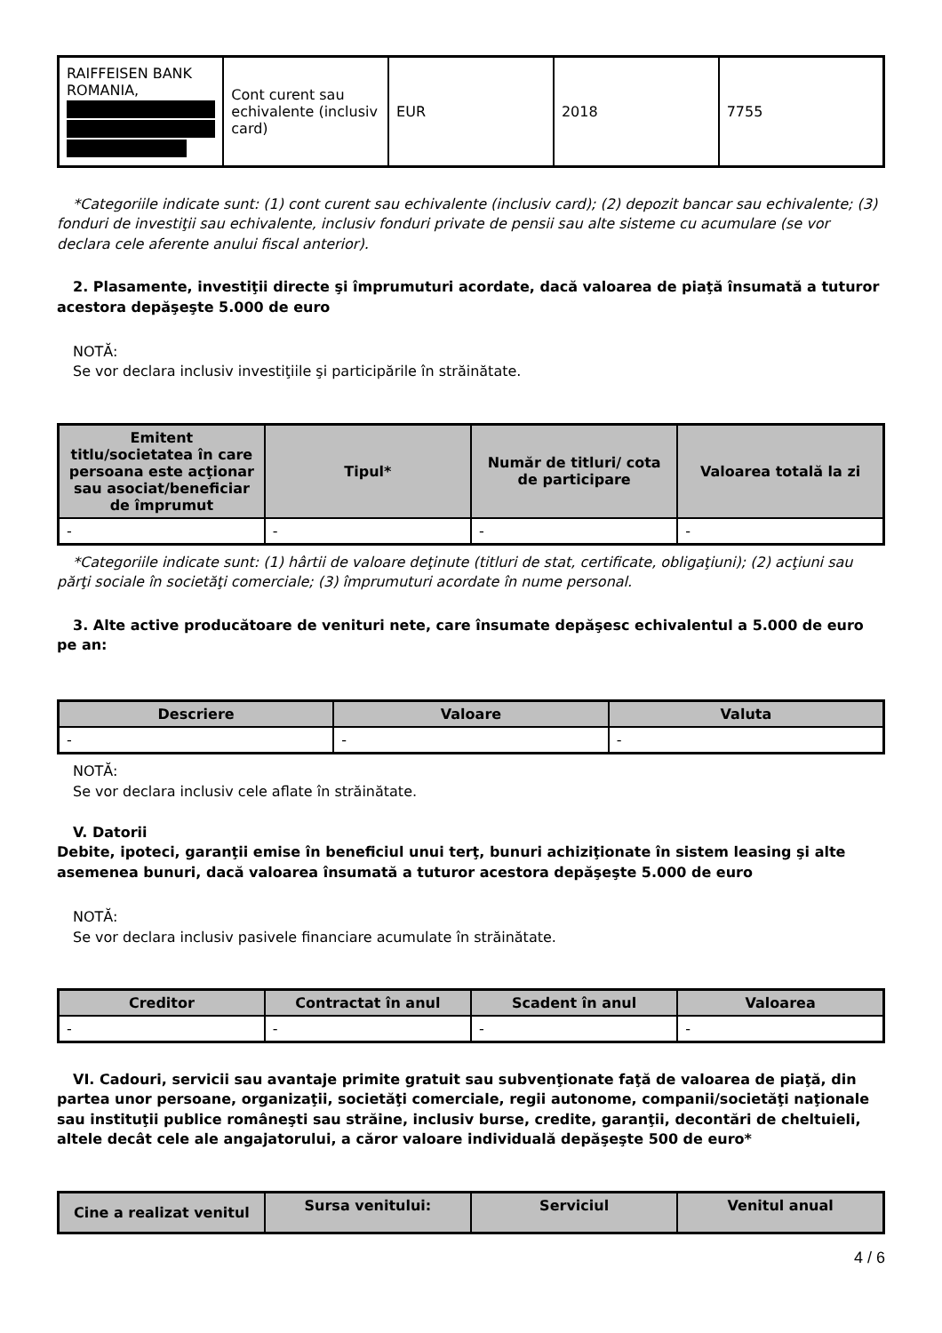| RAIFFEISEN BANK ROMANIA, | Cont curent sau echivalente (inclusiv card) | EUR | 2018 | 7755 |
*Categoriile indicate sunt: (1) cont curent sau echivalente (inclusiv card); (2) depozit bancar sau echivalente; (3) fonduri de investiţii sau echivalente, inclusiv fonduri private de pensii sau alte sisteme cu acumulare (se vor declara cele aferente anului fiscal anterior).
2. Plasamente, investiţii directe şi împrumuturi acordate, dacă valoarea de piaţă însumată a tuturor acestora depăşeşte 5.000 de euro
NOTĂ:
Se vor declara inclusiv investiţiile şi participările în străinătate.
| Emitent titlu/societatea în care persoana este acţionar sau asociat/beneficiar de împrumut | Tipul* | Număr de titluri/ cota de participare | Valoarea totală la zi |
| --- | --- | --- | --- |
| - | - | - | - |
*Categoriile indicate sunt: (1) hârtii de valoare deţinute (titluri de stat, certificate, obligaţiuni); (2) acţiuni sau părţi sociale în societăţi comerciale; (3) împrumuturi acordate în nume personal.
3. Alte active producătoare de venituri nete, care însumate depăşesc echivalentul a 5.000 de euro pe an:
| Descriere | Valoare | Valuta |
| --- | --- | --- |
| - | - | - |
NOTĂ:
Se vor declara inclusiv cele aflate în străinătate.
V. Datorii
Debite, ipoteci, garanţii emise în beneficiul unui terţ, bunuri achiziţionate în sistem leasing şi alte asemenea bunuri, dacă valoarea însumată a tuturor acestora depăşeşte 5.000 de euro
NOTĂ:
Se vor declara inclusiv pasivele financiare acumulate în străinătate.
| Creditor | Contractat în anul | Scadent în anul | Valoarea |
| --- | --- | --- | --- |
| - | - | - | - |
VI. Cadouri, servicii sau avantaje primite gratuit sau subvenţionate faţă de valoarea de piaţă, din partea unor persoane, organizaţii, societăţi comerciale, regii autonome, companii/societăţi naţionale sau instituţii publice româneşti sau străine, inclusiv burse, credite, garanţii, decontări de cheltuieli, altele decât cele ale angajatorului, a căror valoare individuală depăşeşte 500 de euro*
| Cine a realizat venitul | Sursa venitului: | Serviciul | Venitul anual |
| --- | --- | --- | --- |
4 / 6